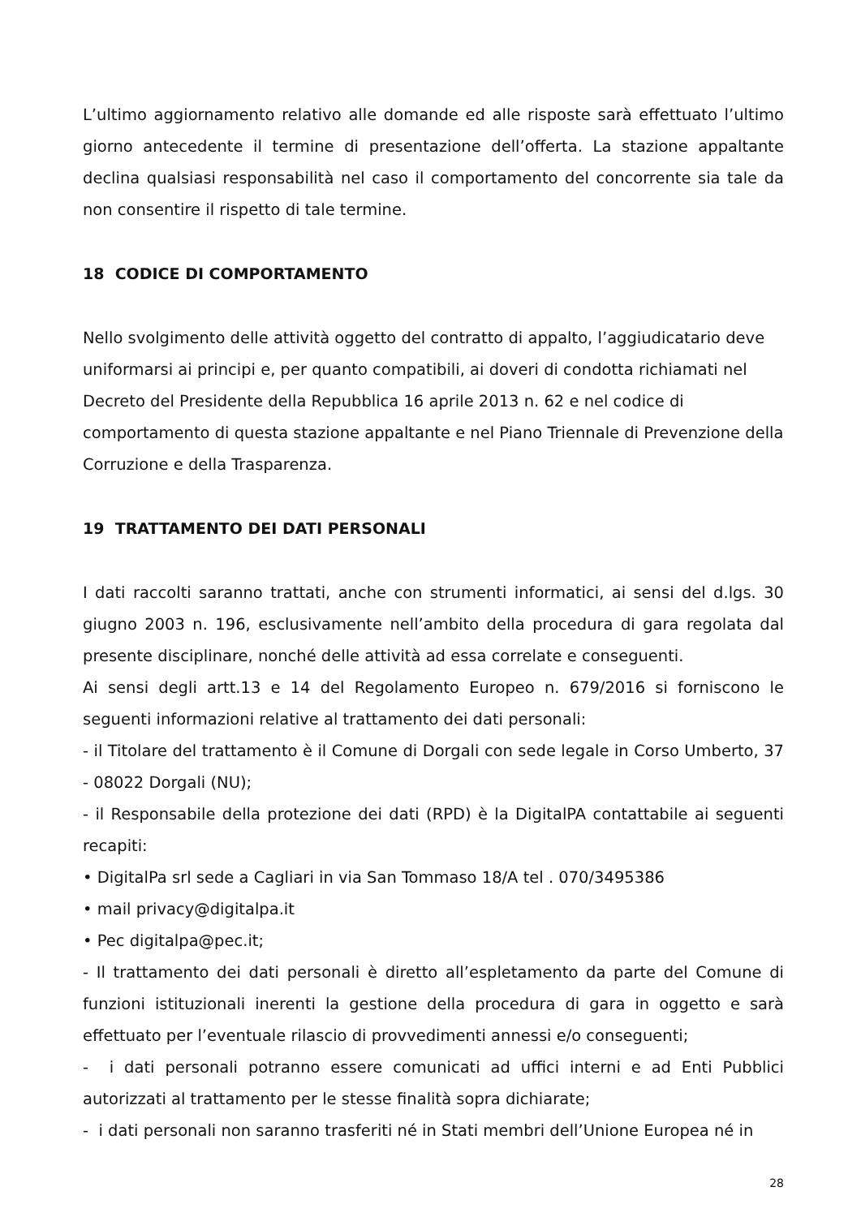L’ultimo aggiornamento relativo alle domande ed alle risposte sarà effettuato l’ultimo giorno antecedente il termine di presentazione dell’offerta. La stazione appaltante declina qualsiasi responsabilità nel caso il comportamento del concorrente sia tale da non consentire il rispetto di tale termine.
18 CODICE DI COMPORTAMENTO
Nello svolgimento delle attività oggetto del contratto di appalto, l’aggiudicatario deve uniformarsi ai principi e, per quanto compatibili, ai doveri di condotta richiamati nel Decreto del Presidente della Repubblica 16 aprile 2013 n. 62 e nel codice di comportamento di questa stazione appaltante e nel Piano Triennale di Prevenzione della Corruzione e della Trasparenza.
19 TRATTAMENTO DEI DATI PERSONALI
I dati raccolti saranno trattati, anche con strumenti informatici, ai sensi del d.lgs. 30 giugno 2003 n. 196, esclusivamente nell’ambito della procedura di gara regolata dal presente disciplinare, nonché delle attività ad essa correlate e conseguenti.
Ai sensi degli artt.13 e 14 del Regolamento Europeo n. 679/2016 si forniscono le seguenti informazioni relative al trattamento dei dati personali:
- il Titolare del trattamento è il Comune di Dorgali con sede legale in Corso Umberto, 37 - 08022 Dorgali (NU);
- il Responsabile della protezione dei dati (RPD) è la DigitalPA contattabile ai seguenti recapiti:
• DigitalPa srl sede a Cagliari in via San Tommaso 18/A tel . 070/3495386
• mail privacy@digitalpa.it
• Pec digitalpa@pec.it;
- Il trattamento dei dati personali è diretto all’espletamento da parte del Comune di funzioni istituzionali inerenti la gestione della procedura di gara in oggetto e sarà effettuato per l’eventuale rilascio di provvedimenti annessi e/o conseguenti;
- i dati personali potranno essere comunicati ad uffici interni e ad Enti Pubblici autorizzati al trattamento per le stesse finalità sopra dichiarate;
- i dati personali non saranno trasferiti né in Stati membri dell’Unione Europea né in
28